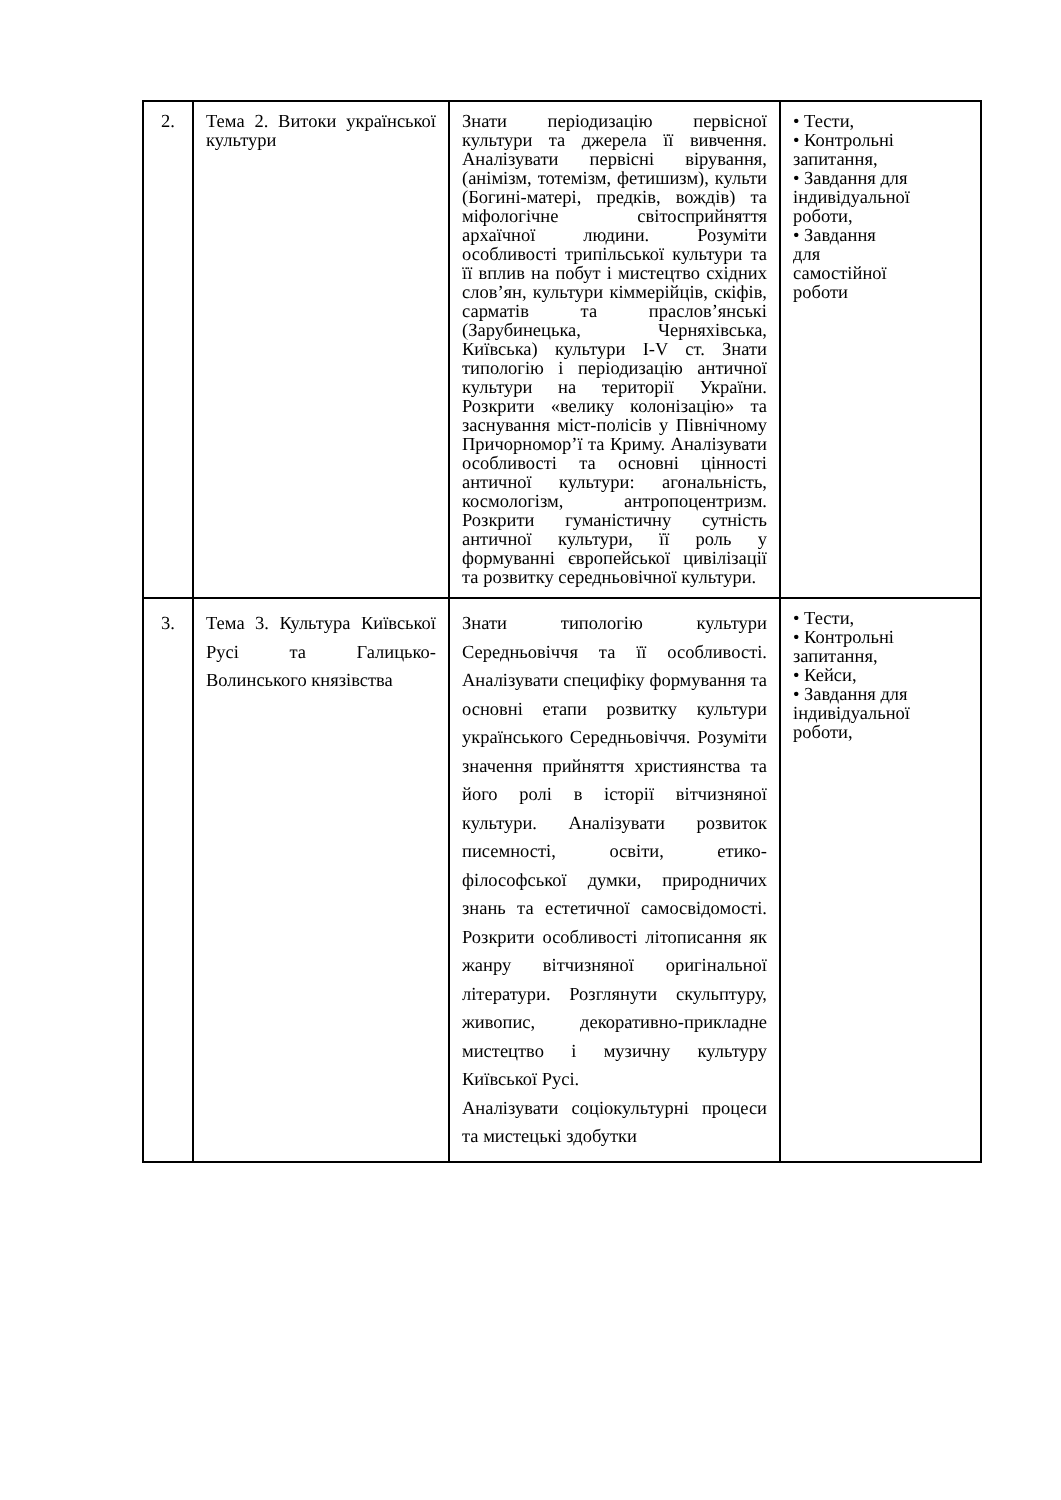| 2. | Тема 2. Витоки української культури | Знати періодизацію первісної культури та джерела її вивчення. Аналізувати первісні вірування, (анімізм, тотемізм, фетишизм), культи (Богині-матері, предків, вождів) та міфологічне світосприйняття архаїчної людини. Розуміти особливості трипільської культури та її вплив на побут і мистецтво східних слов’ян, культури кіммерійців, скіфів, сарматів та праслов’янські (Зарубинецька, Черняхівська, Київська) культури I-V ст. Знати типологію і періодизацію античної культури на території України. Розкрити «велику колонізацію» та заснування міст-полісів у Північному Причорномор’ї та Криму. Аналізувати особливості та основні цінності античної культури: агональність, космологізм, антропоцентризм. Розкрити гуманістичну сутність античної культури, її роль у формуванні європейської цивілізації та розвитку середньовічної культури. | • Тести, • Контрольні запитання, • Завдання для індивідуальної роботи, • Завдання для самостійної роботи |
| 3. | Тема 3. Культура Київської Русі та Галицько-Волинського князівства | Знати типологію культури Середньовіччя та її особливості. Аналізувати специфіку формування та основні етапи розвитку культури українського Середньовіччя. Розуміти значення прийняття християнства та його ролі в історії вітчизняної культури. Аналізувати розвиток писемності, освіти, етико-філософської думки, природничих знань та естетичної самосвідомості. Розкрити особливості літописання як жанру вітчизняної оригінальної літератури. Розглянути скульптуру, живопис, декоративно-прикладне мистецтво і музичну культуру Київської Русі. Аналізувати соціокультурні процеси та мистецькі здобутки | • Тести, • Контрольні запитання, • Кейси, • Завдання для індивідуальної роботи, |